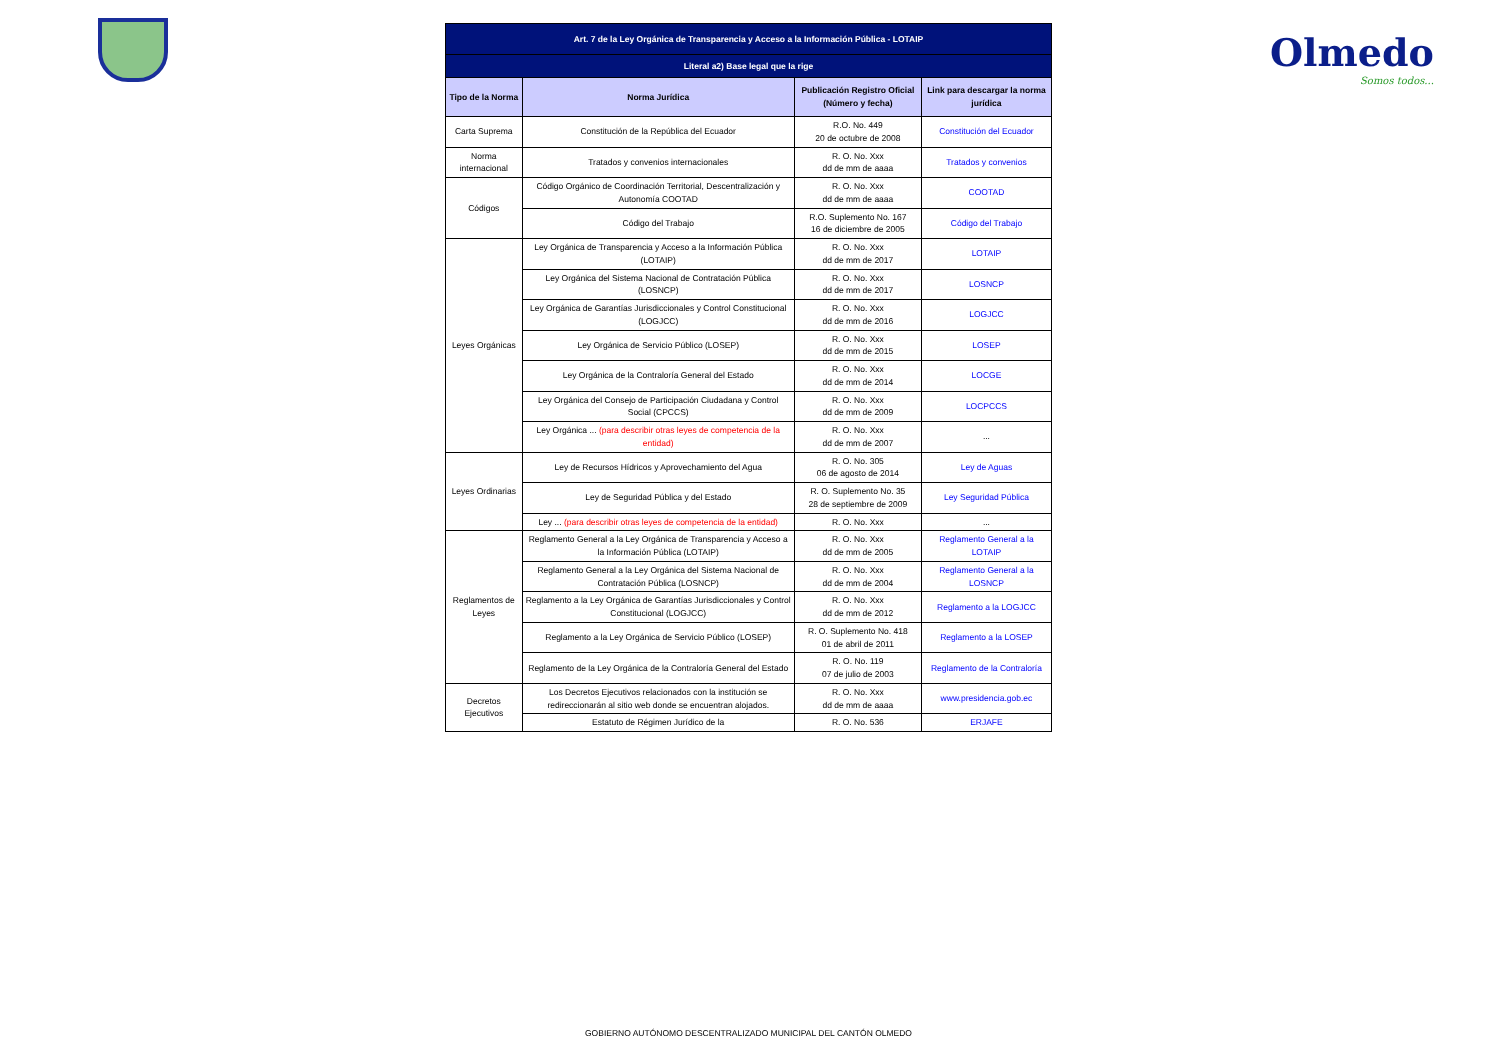Olmedo
Somos todos...
| Art. 7 de la Ley Orgánica de Transparencia y Acceso a la Información Pública - LOTAIP | | | |
| Literal a2) Base legal que la rige | | | |
| Tipo de la Norma | Norma Jurídica | Publicación Registro Oficial (Número y fecha) | Link para descargar la norma jurídica |
| Carta Suprema | Constitución de la República del Ecuador | R.O. No. 449 20 de octubre de 2008 | Constitución del Ecuador |
| Norma internacional | Tratados y convenios internacionales | R. O. No. Xxx dd de mm de aaaa | Tratados y convenios |
| Códigos | Código Orgánico de Coordinación Territorial, Descentralización y Autonomía COOTAD | R. O. No. Xxx dd de mm de aaaa | COOTAD |
| | Código del Trabajo | R.O. Suplemento No. 167 16 de diciembre de 2005 | Código del Trabajo |
| Leyes Orgánicas | Ley Orgánica de Transparencia y Acceso a la Información Pública (LOTAIP) | R. O. No. Xxx dd de mm de 2017 | LOTAIP |
| | Ley Orgánica del Sistema Nacional de Contratación Pública (LOSNCP) | R. O. No. Xxx dd de mm de 2017 | LOSNCP |
| | Ley Orgánica de Garantías Jurisdiccionales y Control Constitucional (LOGJCC) | R. O. No. Xxx dd de mm de 2016 | LOGJCC |
| | Ley Orgánica de Servicio Público (LOSEP) | R. O. No. Xxx dd de mm de 2015 | LOSEP |
| | Ley Orgánica de la Contraloría General del Estado | R. O. No. Xxx dd de mm de 2014 | LOCGE |
| | Ley Orgánica del Consejo de Participación Ciudadana y Control Social (CPCCS) | R. O. No. Xxx dd de mm de 2009 | LOCPCCS |
| | Ley Orgánica ... (para describir otras leyes de competencia de la entidad) | R. O. No. Xxx dd de mm de 2007 | ... |
| Leyes Ordinarias | Ley de Recursos Hídricos y Aprovechamiento del Agua | R. O. No. 305 06 de agosto de 2014 | Ley de Aguas |
| | Ley de Seguridad Pública y del Estado | R. O. Suplemento No. 35 28 de septiembre de 2009 | Ley Seguridad Pública |
| | Ley ... (para describir otras leyes de competencia de la entidad) | R. O. No. Xxx | ... |
| Reglamentos de Leyes | Reglamento General a la Ley Orgánica de Transparencia y Acceso a la Información Pública (LOTAIP) | R. O. No. Xxx dd de mm de 2005 | Reglamento General a la LOTAIP |
| | Reglamento General a la Ley Orgánica del Sistema Nacional de Contratación Pública (LOSNCP) | R. O. No. Xxx dd de mm de 2004 | Reglamento General a la LOSNCP |
| | Reglamento a la Ley Orgánica de Garantías Jurisdiccionales y Control Constitucional (LOGJCC) | R. O. No. Xxx dd de mm de 2012 | Reglamento a la LOGJCC |
| | Reglamento a la Ley Orgánica de Servicio Público (LOSEP) | R. O. Suplemento No. 418 01 de abril de 2011 | Reglamento a la LOSEP |
| | Reglamento de la Ley Orgánica de la Contraloría General del Estado | R. O. No. 119 07 de julio de 2003 | Reglamento de la Contraloría |
| Decretos Ejecutivos | Los Decretos Ejecutivos relacionados con la institución se redireccionarán al sitio web donde se encuentran alojados. | R. O. No. Xxx dd de mm de aaaa | www.presidencia.gob.ec |
| | Estatuto de Régimen Jurídico de la | R. O. No. 536 | ERJAFE |
GOBIERNO AUTÓNOMO DESCENTRALIZADO MUNICIPAL DEL CANTÓN OLMEDO